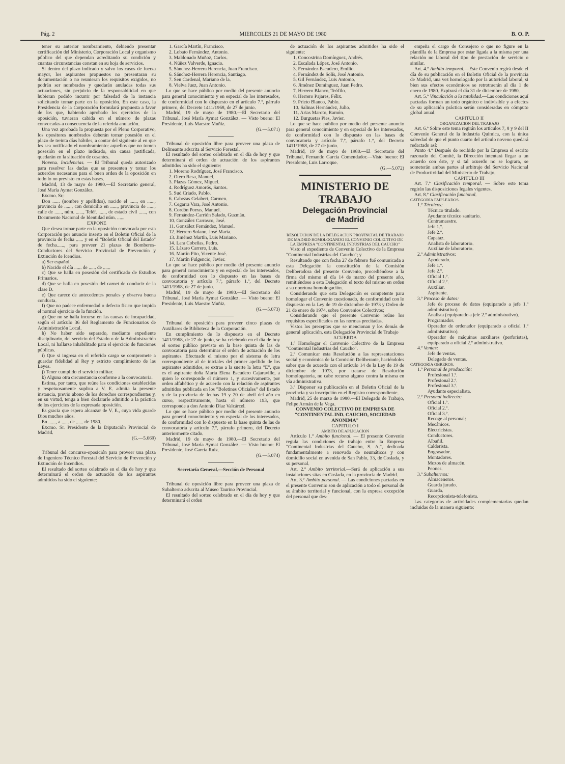Pág. 2 MIERCOLES 21 DE MAYO DE 1980 B. O. P.
tener su anterior nombramiento, debiendo presentar certificación del Ministerio, Corporación Local y organismo público del que dependan acreditando su condición y cuantas circunstancias constan en su hoja de servicios.
Si dentro del plazo indicado y salvo los casos de fuerza mayor, los aspirantes propuestos no presentaran su documentación o no reunieran los requisitos exigidos, no podrán ser nombrados y quedarán anuladas todas sus actuaciones, sin perjuicio de la responsabilidad en que hubieran podido incurrir por falsedad de la instancia solicitando tomar parte en la oposición. En este caso, la Presidencia de la Corporación formulará propuesta a favor de los que, habiendo aprobado los ejercicios de la oposición, tuvieran cabida en el número de plazas convocadas a consecuencia de la referida anulación.
Una vez aprobada la propuesta por el Pleno Corporativo, los opositores nombrados deberán tomar posesión en el plazo de treinta días hábiles, a contar del siguiente al en que les sea notificado el nombramiento: aquellos que no tomen posesión en el plazo indicado, sin causa justificada, quedarán en la situación de cesantes.
Novena. Incidencias. — El Tribunal queda autorizado para resolver las dudas que se presenten y tomar los acuerdos necesarios para el buen orden de la oposición en todo lo no previsto en estas bases.
Madrid, 13 de mayo de 1980.—El Secretario general, José María Aymat González.
Excmo. Sr.:
Don ...... (nombre y apellidos), nacido el ......, en ......, provincia de ......, con domicilio en ......, provincia de ......, calle de ......, núm. ......, Teléf. ......, de estado civil ......, con Documento Nacional de Identidad núm. ......
EXPONE
Que desea tomar parte en la oposición convocada por esta Corporación por anuncio inserto en el Boletin Oficial de la provincia de fecha ...... y en el "Boletín Oficial del Estado" de fecha......, para proveer 21 plazas de Bomberos-Conductores del Servicio Provincial de Prevención y Extinción de Icendios.
a) Ser español.
b) Nacido el día ...... de ...... de ......
c) Que se halla en posesión del certificado de Estudios Primarios.
d) Que se halla en posesión del carnet de conducir de la clase D.
e) Que carece de antecedentes penales y observa buena conducta.
f) Que no padece enfermedad o defecto físico que impida el normal ejercicio de la función.
g) Que no se halla incurso en las causas de incapacidad, según el artículo 36 del Reglamento de Funcionarios de Administración Local.
h) No haber sido separado, mediante expediente disciplinario, del servicio del Estado o de la Administración Local, ni hallarse inhabilitado para el ejercicio de funciones públicas.
i) Que si ingresa en el referido cargo se compromete a guardar fidelidad al Rey y estricto cumplimiento de las Leyes.
j) Tener cumplido el servicio militar.
k) Alguna otra circunstancia conforme a la convocatoria.
Estima, por tanto, que reúne las condiciones establecidas y respetuosamente suplica a V. E. admita la presente instancia, previo abono de los derechos correspondientes y, en su virtud, tenga a bien declararle admitido a la práctica de los ejercicios de la expresada oposición.
Es gracia que espera alcanzar de V. E., cuya vida guarde Dios muchos años.
En ......, a ...... de ...... de 1980.
Excmo. Sr. Presidente de la Diputación Provincial de Madrid.
(G.—5.069)
Tribunal del concurso-oposición para proveer una plaza de Ingeniero Técnico Forestal del Servicio de Prevención y Extinción de Incendios.
El resultado del sorteo celebrado en el día de hoy y que determinará el orden de actuación de los aspirantes admitidos ha sido el siguiente:
1. García Martín, Francisco.
2. Lobato Fernández, Antonio.
3. Maldonado Muñoz, Carlos.
4. Núñez Valverde, Ignacio.
5. Sánchez-Herrera Herencia, Juan Francisco.
6. Sánchez-Herrera Herencia, Santiago.
7. Sen Cardenal, Mariano de la.
8. Vielva Juez, Juan Antonio.
Lo que se hace público por medio del presente anuncio para general conocimiento y en especial de los interesados, de conformidad con lo dispuesto en el artículo 7.º, párrafo primero, del Decreto 1411/1968, de 27 de junio.
Madrid, 19 de mayo de 1980.—El Secretario del Tribunal, José María Aymat González. — Visto bueno: El Presidente, Luis Maestre Muñiz.
(G.—5.071)
Tribunal de oposición libre para proveer una plaza de Delineante adscrita al Servicio Forestal.
El resultado del sorteo celebrado en el día de hoy y que determinará el orden de actuación de los aspirantes admitidos ha sido el siguiente:
1. Moreno Rodríguez, José Francisco.
2. Otero Resa, Manuel.
3. Plazas Gómez, Miguel.
4. Rodríguez Amorós, Santos.
5. Sud Criado, Pablo.
6. Cabezas Gelabert, Carmen.
7. Cegarra Vara, José Antonio.
8. Cordón Porras, Manuel.
9. Fernández-Carrión Salado, Guzmán.
10. González Carrasco, José.
11. González Fernández, Manuel.
12. Herrero Solano, José María.
13. Jiménez Martín, Luis Mariano.
14. Lara Cobeñas, Pedro.
15. Lázaro Carrero, Luis.
16. Martín Fito, Vicente José.
17. Martín Fulgencio, Javier.
Lo que se hace público por medio del presente anuncio para general conocimiento y en especial de los interesados, de conformidad con lo dispuesto en las bases de convocatoria y artículo 7.º, párrafo 1.º, del Decreto 1411/1968, de 27 de junio.
Madrid, 19 de mayo de 1980.—El Secretario del Tribunal, José María Aymat González. — Visto bueno: El Presidente, Luis Maestre Muñiz.
(G.—5.073)
Tribunal de oposición para proveer cinco plazas de Auxiliares de Biblioteca de la Corporación.
En cumplimiento de lo dispuesto en el Decreto 1411/1968, de 27 de junio, se ha celebrado en el día de hoy el sorteo público previsto en la base quinta de las de convocatoria para determinar el orden de actuación de los aspirantes. Efectuado el mismo por el sistema de letra correspondiente al de iniciales del primer apellido de los aspirantes admitidos, se extrae a la suerte la letra "E", que es el aspirante doña María Elena Escudero Cajaraville, a quien le corresponde el número 1, y sucesivamente, por orden alfabético y de acuerdo con la relación de aspirantes admitidos publicada en los "Boletines Oficiales" del Estado y de la provincia de fechas 19 y 20 de abril del año en curso, respectivamente, hasta el número 193, que corresponde a don Antonio Díaz Valcárcel.
Lo que se hace público por medio del presente anuncio para general conocimiento y en especial de los interesados, de conformidad con lo dispuesto en la base quinta de las de convocatoria y artículo 7.º, párrafo primero, del Decreto anteriormente citado.
Madrid, 19 de mayo de 1980.—El Secretario del Tribunal, José María Aymat González. — Visto bueno: El Presidente, José García Ruiz.
(G.—5.074)
Secretaría General.—Sección de Personal
Tribunal de oposición libre para proveer una plaza de Subalterno adscrita al Museo Taurino Provincial.
El resultado del sorteo celebrado en el día de hoy y que determinará el orden
de actuación de los aspirantes admitidos ha sido el siguiente:
1. Concostrina Domínguez, Andrés.
2. Escalada López, José Antonio.
3. Fernández Escudero, Emilio.
4. Fernández de Solís, José Antonio.
5. Gil Fernández, Luis Antonio.
6. Jiménez Domínguez, Juan Pedro.
7. Herrero Blanco, Teófilo.
8. Herrero Pajares, Félix.
9. Prieto Blanco, Pablo.
10. Salinas Hernández, Julio.
11. Arias Maroto, Ramón.
12. Burguetas Pies, Javier.
Lo que se hace público por medio del presente anuncio para general conocimiento y en especial de los interesados, de conformidad con lo dispuesto en las bases de convocatoria y artículo 7.º, párrafo 1.º, del Decreto 1411/1968, de 27 de junio.
Madrid, 19 de mayo de 1980.—El Secretario del Tribunal, Fernando García Comendador.—Visto bueno: El Presidente, Luis Larroque.
(G.—5.072)
MINISTERIO DE TRABAJO
Delegación Provincial
de Madrid
RESOLUCION DE LA DELEGACION PROVINCIAL DE TRABAJO DE MADRID HOMOLOGANDO EL CONVENIO COLECTIVO DE LA EMPRESA "CONTINENTAL INDUSTRIAS DEL CAUCHO"
Visto el expediente de Convenio Colectivo de la Empresa "Continental Industrias del Caucho"; y
Resultando que con fecha 27 de febrero fué comunicada a esta Delegación la constitución de la Comisión Deliberadora del presente Convenio, procediéndose a la firma del mismo el día 14 de marzo del presente año, remitiéndose a esta Delegación el texto del mismo en orden a su oportuna homologación.
Considerando que esta Delegación es competente para homologar el Convenio cuestionado, de conformidad con lo dispuesto en la Ley de 19 de diciembre de 1973 y Orden de 21 de enero de 1974, sobre Convenios Colectivos;
Considerando que el presente Convenio reúne los requisitos especificados en las normas precitadas.
Vistos los preceptos que se mencionan y los demás de general aplicación, esta Delegación Provincial de Trabajo
ACUERDA
1.º Homologar el Convenio Colectivo de la Empresa "Continental Industrias del Caucho".
2.º Comunicar esta Resolución a las representaciones social y económica de la Comisión Deliberante, haciéndoles saber que de acuerdo con el artículo 14 de la Ley de 19 de diciembre de 1973, por tratarse de Resolución homologatoria, no cabe recurso alguno contra la misma en vía administrativa.
3.º Disponer su publicación en el Boletin Oficial de la provincia y su inscripción en el Registro correspondiente.
Madrid, 25 de marzo de 1980.—El Delegado de Trabajo, Felipe Armán de la Vega.
CONVENIO COLECTIVO DE EMPRESA DE "CONTINENTAL IND. CAUCHO, SOCIEDAD ANONIMA"
CAPITULO I
AMBITO DE APLICACION
Artículo 1.º Ambito funcional. — El presente Convenio regula las condiciones de trabajo entre la Empresa "Continental Industrias del Caucho, S. A.", dedicada fundamentalmente a renovado de neumáticos y con domicilio social en avenida de San Pablo, 33, de Coslada, y su personal.
Art. 2.º Ambito territorial.—Será de aplicación a sus instalaciones sitas en Coslada, en la provincia de Madrid.
Art. 3.º Ambito personal. — Las condiciones pactadas en el presente Convenio son de aplicación a todo el personal de su ámbito territorial y funcional, con la expresa excepción del personal que des-
empeña el cargo de Consejero o que no figure en la plantilla de la Empresa por estar ligada a la misma por una relación no laboral del tipo de prestación de servicio o similar.
Art. 4.º Ambito temporal.—Este Convenio regirá desde el día de su publicación en el Boletin Oficial de la provincia de Madrid, una vez homologado por la autoridad laboral, si bien sus efectos económicos se retrotraerán al día 1 de enero de 1980. Expirará el día 31 de diciembre de 1980.
Art. 5.º Vinculación a la totalidad.—Las condiciones aquí pactadas forman un todo orgánico e indivisible y a efectos de su aplicación práctica serán consideradas en cómputo global anual.
CAPITULO II
ORGANIZACION DEL TRABAJO
Art. 6.º Sobre este tema regirán los artículos 7, 8 y 9 del II Convenio General de la Industria Química, con la única salvedad de que el punto cuarto del artículo noveno quedará redactado así:
Punto 4.º Después de recibido por la Empresa el escrito razonado del Comité, la Dirección intentará llegar a un acuerdo con éste, y si tal acuerdo no se lograra, se someterán ambas partes al arbitraje del Servicio Nacional de Productividad del Ministerio de Trabajo.
CAPITULO III
Art. 7.º Clasificación temporal. — Sobre este tema regirán las disposiciones legales vigentes.
Art. 8.º Clasificación funcional.
CATEGORIA EMPLEADOS.
1.º Técnicos:
Técnico titulado.
Ayudante técnico sanitario.
Contramaestre.
Jefe 1.º.
Jefe 2.º.
Capataz.
Analista de laboratorio.
Auxiliar de laboratorio.
2.º Administrativos:
Apoderado.
Jefe 1.º.
Jefe 2.º.
Oficial 1.º.
Oficial 2.º.
Auxiliar.
Aspirante.
3.º Proceso de datos:
Jefe de proceso de datos (equiparado a jefe 1.º administrativo).
Analista (equiparado a jefe 2.º administrativo).
Programador.
Operador de ordenador (equiparado a oficial 1.º administrativo).
Operador de máquinas auxiliares (perforistas), equiparado a oficial 2.º administrativo.
4.º Ventas:
Jefe de ventas.
Delegado de ventas.
CATEGORIA OBREROS.
1.º Personal de producción:
Profesional 1.º.
Profesional 2.º.
Profesional 3.º.
Ayudante especialista.
2.º Personal indirecto:
Oficial 1.º.
Oficial 2.º.
Oficial 3.º.
Recoge al personal:
Mecánicos.
Electricistas.
Conductores.
Albañil.
Calderista.
Engrasador.
Montadores.
Mozos de almacén.
Peones.
3.º Subalternos:
Almaceneros.
Guarda jurado.
Guarda.
Recepcionista-telefonista.
Las categorías de actividades complementarias quedan incluidas de la manera siguiente: